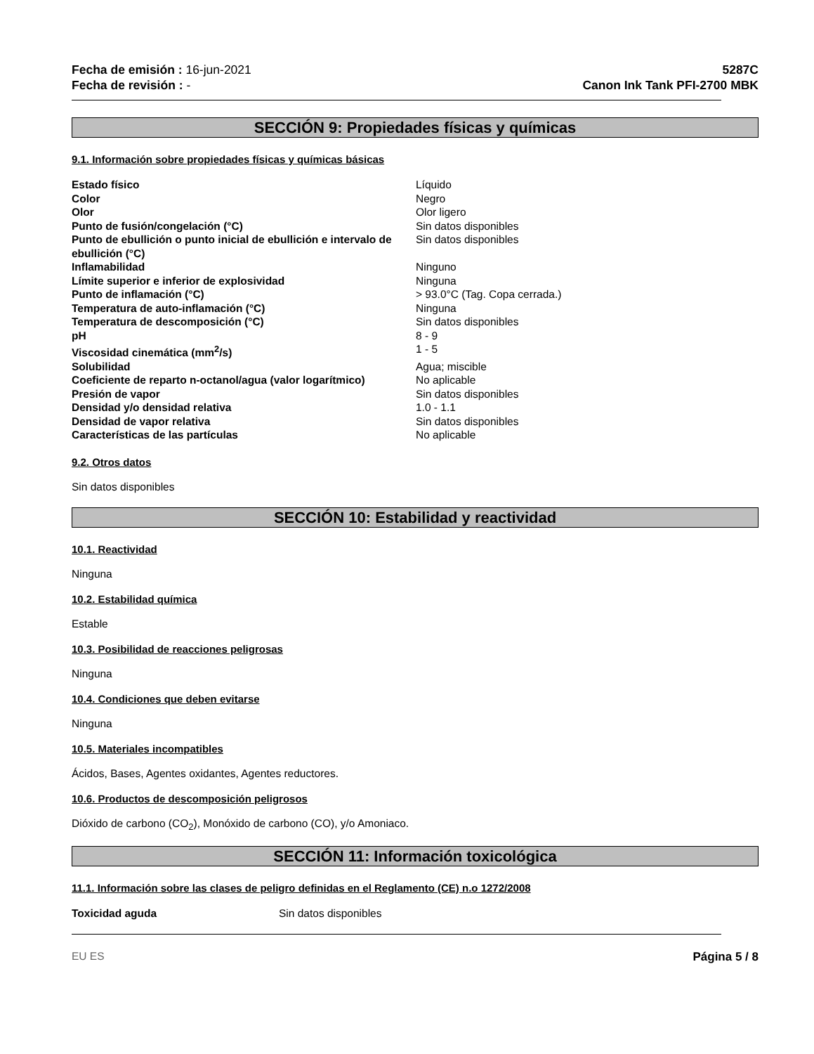Fecha de emisión : 16-jun-2021
Fecha de revisión : -
5287C
Canon Ink Tank PFI-2700 MBK
SECCIÓN 9: Propiedades físicas y químicas
9.1. Información sobre propiedades físicas y químicas básicas
| Estado físico | Líquido |
| Color | Negro |
| Olor | Olor ligero |
| Punto de fusión/congelación (°C) | Sin datos disponibles |
| Punto de ebullición o punto inicial de ebullición e intervalo de ebullición (°C) | Sin datos disponibles |
| Inflamabilidad | Ninguno |
| Límite superior e inferior de explosividad | Ninguna |
| Punto de inflamación (°C) | > 93.0°C (Tag. Copa cerrada.) |
| Temperatura de auto-inflamación (°C) | Ninguna |
| Temperatura de descomposición (°C) | Sin datos disponibles |
| pH | 8 - 9 |
| Viscosidad cinemática (mm<sup>2</sup>/s) | 1 - 5 |
| Solubilidad | Agua; miscible |
| Coeficiente de reparto n-octanol/agua (valor logarítmico) | No aplicable |
| Presión de vapor | Sin datos disponibles |
| Densidad y/o densidad relativa | 1.0 - 1.1 |
| Densidad de vapor relativa | Sin datos disponibles |
| Características de las partículas | No aplicable |
9.2. Otros datos
Sin datos disponibles
SECCIÓN 10: Estabilidad y reactividad
10.1. Reactividad
Ninguna
10.2. Estabilidad química
Estable
10.3. Posibilidad de reacciones peligrosas
Ninguna
10.4. Condiciones que deben evitarse
Ninguna
10.5. Materiales incompatibles
Ácidos, Bases, Agentes oxidantes, Agentes reductores.
10.6. Productos de descomposición peligrosos
Dióxido de carbono (CO<sub>2</sub>), Monóxido de carbono (CO), y/o Amoniaco.
SECCIÓN 11: Información toxicológica
11.1. Información sobre las clases de peligro definidas en el Reglamento (CE) n.o 1272/2008
| Toxicidad aguda | Sin datos disponibles |
EU ES Página 5 / 8